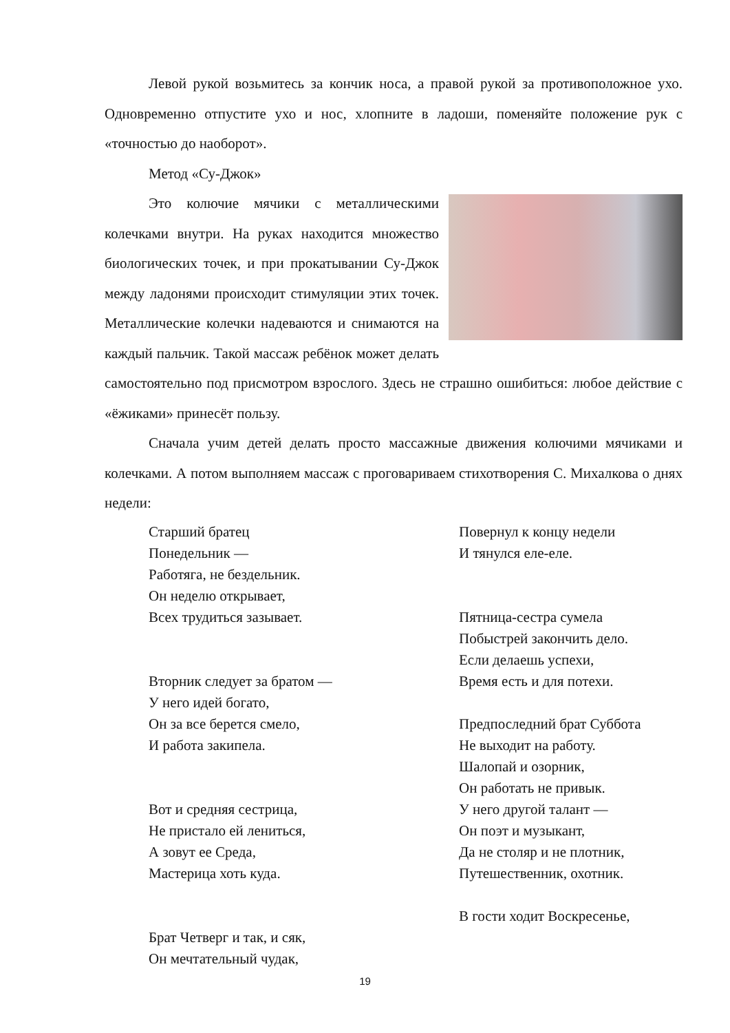Левой рукой возьмитесь за кончик носа, а правой рукой за противоположное ухо. Одновременно отпустите ухо и нос, хлопните в ладоши, поменяйте положение рук с «точностью до наоборот».
Метод «Су-Джок»
Это колючие мячики с металлическими колечками внутри. На руках находится множество биологических точек, и при прокатывании Су-Джок между ладонями происходит стимуляции этих точек. Металлические колечки надеваются и снимаются на каждый пальчик. Такой массаж ребёнок может делать самостоятельно под присмотром взрослого. Здесь не страшно ошибиться: любое действие с «ёжиками» принесёт пользу.
Сначала учим детей делать просто массажные движения колючими мячиками и колечками. А потом выполняем массаж с проговариваем стихотворения С. Михалкова о днях недели:
Старший братец
Понедельник —
Работяга, не бездельник.
Он неделю открывает,
Всех трудиться зазывает.
Вторник следует за братом —
У него идей богато,
Он за все берется смело,
И работа закипела.
Вот и средняя сестрица,
Не пристало ей лениться,
А зовут ее Среда,
Мастерица хоть куда.
Брат Четверг и так, и сяк,
Он мечтательный чудак,
Повернул к концу недели
И тянулся еле-еле.
Пятница-сестра сумела
Побыстрей закончить дело.
Если делаешь успехи,
Время есть и для потехи.
Предпоследний брат Суббота
Не выходит на работу.
Шалопай и озорник,
Он работать не привык.
У него другой талант —
Он поэт и музыкант,
Да не столяр и не плотник,
Путешественник, охотник.
В гости ходит Воскресенье,
19